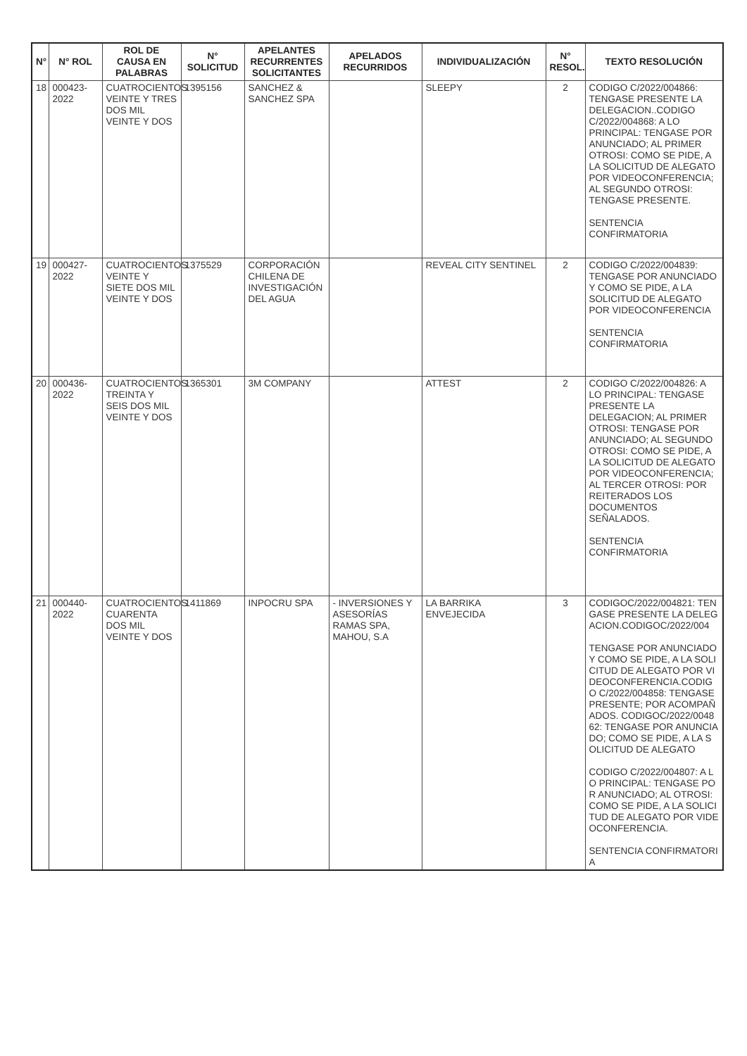| N° | N° ROL | ROL DE CAUSA EN PALABRAS | N° SOLICITUD | APELANTES RECURRENTES SOLICITANTES | APELADOS RECURRIDOS | INDIVIDUALIZACIÓN | N° RESOL. | TEXTO RESOLUCIÓN |
| --- | --- | --- | --- | --- | --- | --- | --- | --- |
| 18 | 000423-2022 | CUATROCIENTOS VEINTE Y TRES DOS MIL VEINTE Y DOS | 1395156 | SANCHEZ & SANCHEZ SPA | | SLEEPY | 2 | CODIGO C/2022/004866: TENGASE PRESENTE LA DELEGACION..CODIGO C/2022/004868: A LO PRINCIPAL: TENGASE POR ANUNCIADO; AL PRIMER OTROSI: COMO SE PIDE, A LA SOLICITUD DE ALEGATO POR VIDEOCONFERENCIA; AL SEGUNDO OTROSI: TENGASE PRESENTE. SENTENCIA CONFIRMATORIA |
| 19 | 000427-2022 | CUATROCIENTOS VEINTE Y SIETE DOS MIL VEINTE Y DOS | 1375529 | CORPORACIÓN CHILENA DE INVESTIGACIÓN DEL AGUA | | REVEAL CITY SENTINEL | 2 | CODIGO C/2022/004839: TENGASE POR ANUNCIADO Y COMO SE PIDE, A LA SOLICITUD DE ALEGATO POR VIDEOCONFERENCIA SENTENCIA CONFIRMATORIA |
| 20 | 000436-2022 | CUATROCIENTOS TREINTA Y SEIS DOS MIL VEINTE Y DOS | 1365301 | 3M COMPANY | | ATTEST | 2 | CODIGO C/2022/004826: A LO PRINCIPAL: TENGASE PRESENTE LA DELEGACION; AL PRIMER OTROSI: TENGASE POR ANUNCIADO; AL SEGUNDO OTROSI: COMO SE PIDE, A LA SOLICITUD DE ALEGATO POR VIDEOCONFERENCIA; AL TERCER OTROSI: POR REITERADOS LOS DOCUMENTOS SEÑALADOS. SENTENCIA CONFIRMATORIA |
| 21 | 000440-2022 | CUATROCIENTOS CUARENTA DOS MIL VEINTE Y DOS | 1411869 | INPOCRU SPA | - INVERSIONES Y ASESORÍAS RAMAS SPA, MAHOU, S.A | LA BARRIKA ENVEJECIDA | 3 | CODIGOC/2022/004821: TENGASE PRESENTE LA DELEGACION.CODIGOC/2022/004 TENGASE POR ANUNCIADO Y COMO SE PIDE, A LA SOLICITUD DE ALEGATO POR VIDEOCONFERENCIA.CODIGO C/2022/004858: TENGASE PRESENTE; POR ACOMPAÑADOS. CODIGOC/2022/004862: TENGASE POR ANUNCIADO; COMO SE PIDE, A LA SOLICITUD DE ALEGATO CODIGO C/2022/004807: A LO PRINCIPAL: TENGASE POR ANUNCIADO; AL OTROSI: COMO SE PIDE, A LA SOLICITUD DE ALEGATO POR VIDEOCONFERENCIA. SENTENCIA CONFIRMATORIA |